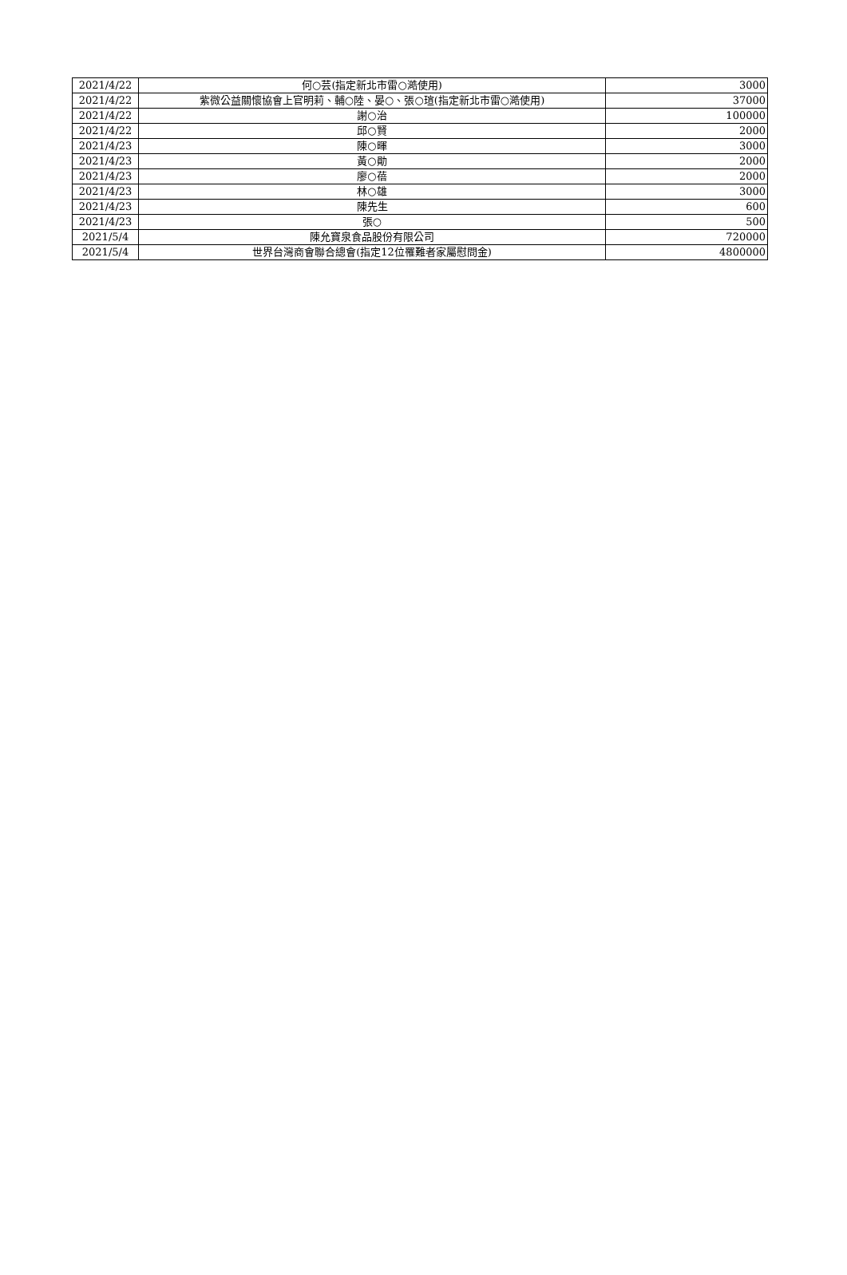| 2021/4/22 | 何○芸(指定新北市雷○澔使用) | 3000 |
| 2021/4/22 | 紫微公益關懷協會上官明莉、輔○陸、晏○、張○瑄(指定新北市雷○澔使用) | 37000 |
| 2021/4/22 | 謝○治 | 100000 |
| 2021/4/22 | 邱○賢 | 2000 |
| 2021/4/23 | 陳○暉 | 3000 |
| 2021/4/23 | 黃○勛 | 2000 |
| 2021/4/23 | 廖○蓓 | 2000 |
| 2021/4/23 | 林○雄 | 3000 |
| 2021/4/23 | 陳先生 | 600 |
| 2021/4/23 | 張○ | 500 |
| 2021/5/4 | 陳允寶泉食品股份有限公司 | 720000 |
| 2021/5/4 | 世界台灣商會聯合總會(指定12位罹難者家屬慰問金) | 4800000 |